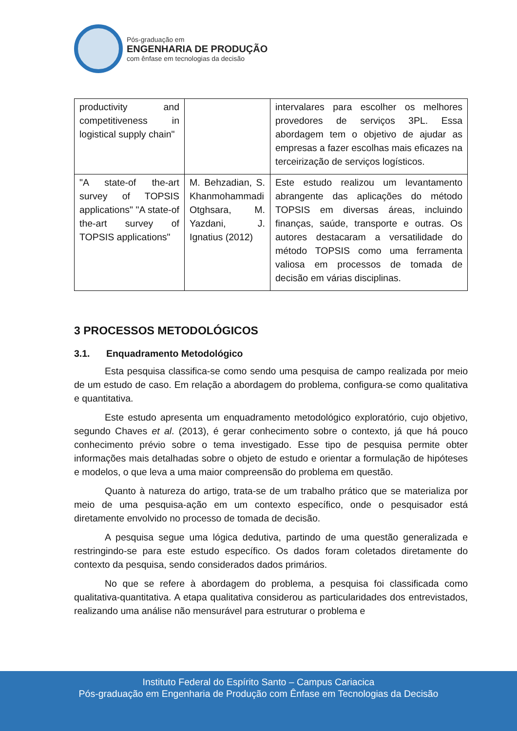Pós-graduação em
ENGENHARIA DE PRODUÇÃO
com ênfase em tecnologias da decisão
| productivity and competitiveness in logistical supply chain" | | intervalares para escolher os melhores provedores de serviços 3PL. Essa abordagem tem o objetivo de ajudar as empresas a fazer escolhas mais eficazes na terceirização de serviços logísticos. |
| "A state-of the-art survey of TOPSIS applications" "A state-of the-art survey of TOPSIS applications" | M. Behzadian, S. Khanmohammadi Otghsara, M. Yazdani, J. Ignatius (2012) | Este estudo realizou um levantamento abrangente das aplicações do método TOPSIS em diversas áreas, incluindo finanças, saúde, transporte e outras. Os autores destacaram a versatilidade do método TOPSIS como uma ferramenta valiosa em processos de tomada de decisão em várias disciplinas. |
3 PROCESSOS METODOLÓGICOS
3.1. Enquadramento Metodológico
Esta pesquisa classifica-se como sendo uma pesquisa de campo realizada por meio de um estudo de caso. Em relação a abordagem do problema, configura-se como qualitativa e quantitativa.
Este estudo apresenta um enquadramento metodológico exploratório, cujo objetivo, segundo Chaves et al. (2013), é gerar conhecimento sobre o contexto, já que há pouco conhecimento prévio sobre o tema investigado. Esse tipo de pesquisa permite obter informações mais detalhadas sobre o objeto de estudo e orientar a formulação de hipóteses e modelos, o que leva a uma maior compreensão do problema em questão.
Quanto à natureza do artigo, trata-se de um trabalho prático que se materializa por meio de uma pesquisa-ação em um contexto específico, onde o pesquisador está diretamente envolvido no processo de tomada de decisão.
A pesquisa segue uma lógica dedutiva, partindo de uma questão generalizada e restringindo-se para este estudo específico. Os dados foram coletados diretamente do contexto da pesquisa, sendo considerados dados primários.
No que se refere à abordagem do problema, a pesquisa foi classificada como qualitativa-quantitativa. A etapa qualitativa considerou as particularidades dos entrevistados, realizando uma análise não mensurável para estruturar o problema e
Instituto Federal do Espírito Santo – Campus Cariacica
Pós-graduação em Engenharia de Produção com Ênfase em Tecnologias da Decisão